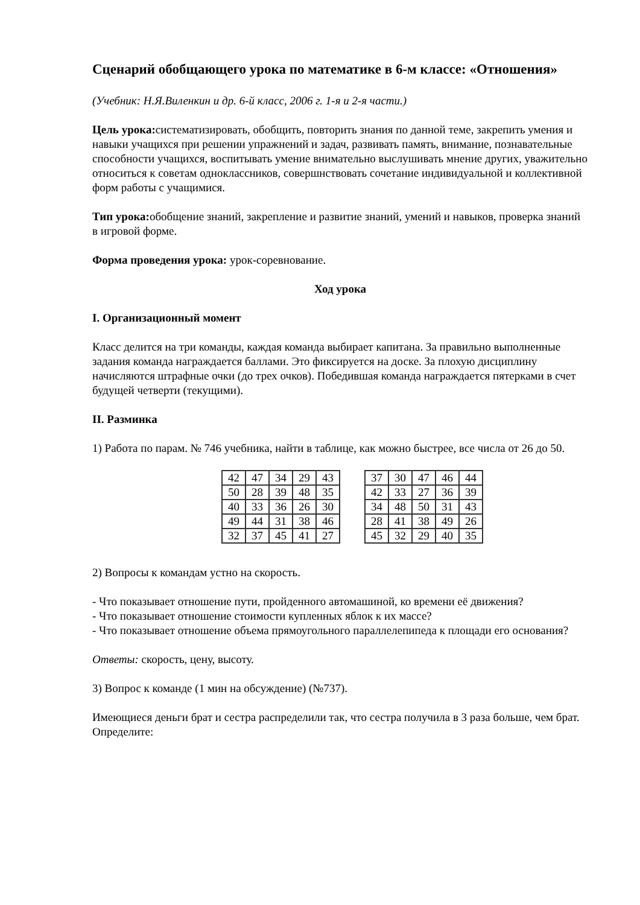Сценарий обобщающего урока по математике в 6-м классе: «Отношения»
(Учебник: Н.Я.Виленкин и др. 6-й класс, 2006 г. 1-я и 2-я части.)
Цель урока: систематизировать, обобщить, повторить знания по данной теме, закрепить умения и навыки учащихся при решении упражнений и задач, развивать память, внимание, познавательные способности учащихся, воспитывать умение внимательно выслушивать мнение других, уважительно относиться к советам одноклассников, совершнствовать сочетание индивидуальной и коллективной форм работы с учащимися.
Тип урока: обобщение знаний, закрепление и развитие знаний, умений и навыков, проверка знаний в игровой форме.
Форма проведения урока: урок-соревнование.
Ход урока
I. Организационный момент
Класс делится на три команды, каждая команда выбирает капитана. За правильно выполненные задания команда награждается баллами. Это фиксируется на доске. За плохую дисциплину начисляются штрафные очки (до трех очков). Победившая команда награждается пятерками в счет будущей четверти (текущими).
II. Разминка
1) Работа по парам. № 746 учебника, найти в таблице, как можно быстрее, все числа от 26 до 50.
| 42 | 47 | 34 | 29 | 43 |
| 50 | 28 | 39 | 48 | 35 |
| 40 | 33 | 36 | 26 | 30 |
| 49 | 44 | 31 | 38 | 46 |
| 32 | 37 | 45 | 41 | 27 |
| 37 | 30 | 47 | 46 | 44 |
| 42 | 33 | 27 | 36 | 39 |
| 34 | 48 | 50 | 31 | 43 |
| 28 | 41 | 38 | 49 | 26 |
| 45 | 32 | 29 | 40 | 35 |
2) Вопросы к командам устно на скорость.
- Что показывает отношение пути, пройденного автомашиной, ко времени её движения?
- Что показывает отношение стоимости купленных яблок к их массе?
- Что показывает отношение объема прямоугольного параллелепипеда к площади его основания?
Ответы: скорость, цену, высоту.
3) Вопрос к команде (1 мин на обсуждение) (№737).
Имеющиеся деньги брат и сестра распределили так, что сестра получила в 3 раза больше, чем брат. Определите: